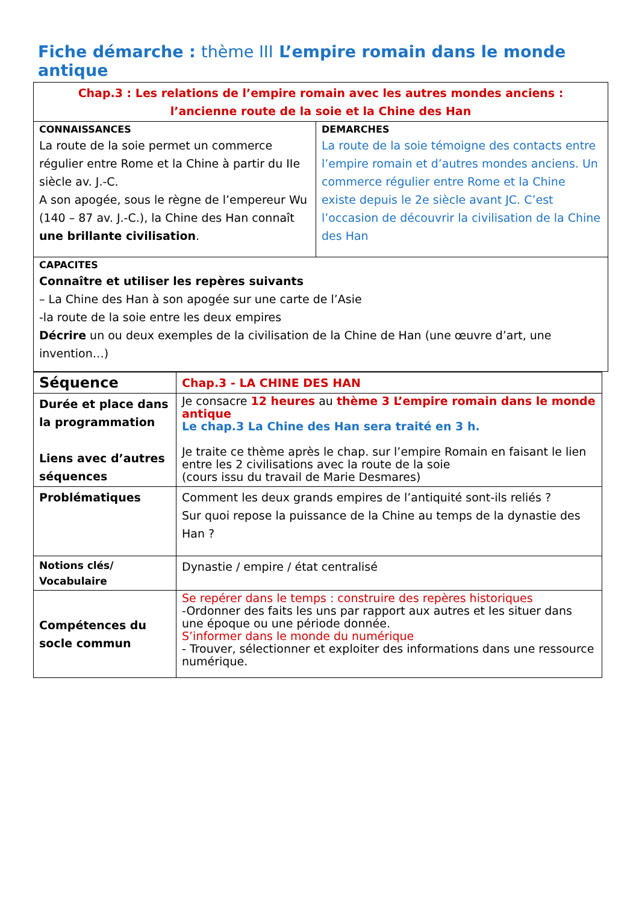Fiche démarche : thème III L’empire romain dans le monde antique
| Chap.3 : Les relations de l’empire romain avec les autres mondes anciens : l’ancienne route de la soie et la Chine des Han | |
| CONNAISSANCES La route de la soie permet un commerce régulier entre Rome et la Chine à partir du IIe siècle av. J.-C. A son apogée, sous le règne de l’empereur Wu (140 – 87 av. J.-C.), la Chine des Han connaît une brillante civilisation . | DEMARCHES La route de la soie témoigne des contacts entre l’empire romain et d’autres mondes anciens. Un commerce régulier entre Rome et la Chine existe depuis le 2e siècle avant JC. C’est l’occasion de découvrir la civilisation de la Chine des Han |
| CAPACITES Connaître et utiliser les repères suivants – La Chine des Han à son apogée sur une carte de l’Asie -la route de la soie entre les deux empires Décrire un ou deux exemples de la civilisation de la Chine de Han (une œuvre d’art, une invention…) | |
| Séquence | Chap.3 - LA CHINE DES HAN |
| Durée et place dans la programmation Liens avec d’autres séquences | Je consacre 12 heures au thème 3 L’empire romain dans le monde antique Le chap.3 La Chine des Han sera traité en 3 h. Je traite ce thème après le chap. sur l’empire Romain en faisant le lien entre les 2 civilisations avec la route de la soie (cours issu du travail de Marie Desmares) |
| Problématiques | Comment les deux grands empires de l’antiquité sont-ils reliés ? Sur quoi repose la puissance de la Chine au temps de la dynastie des Han ? |
| Notions clés/ Vocabulaire | Dynastie / empire / état centralisé |
| Compétences du socle commun | Se repérer dans le temps : construire des repères historiques -Ordonner des faits les uns par rapport aux autres et les situer dans une époque ou une période donnée. S’informer dans le monde du numérique - Trouver, sélectionner et exploiter des informations dans une ressource numérique. |